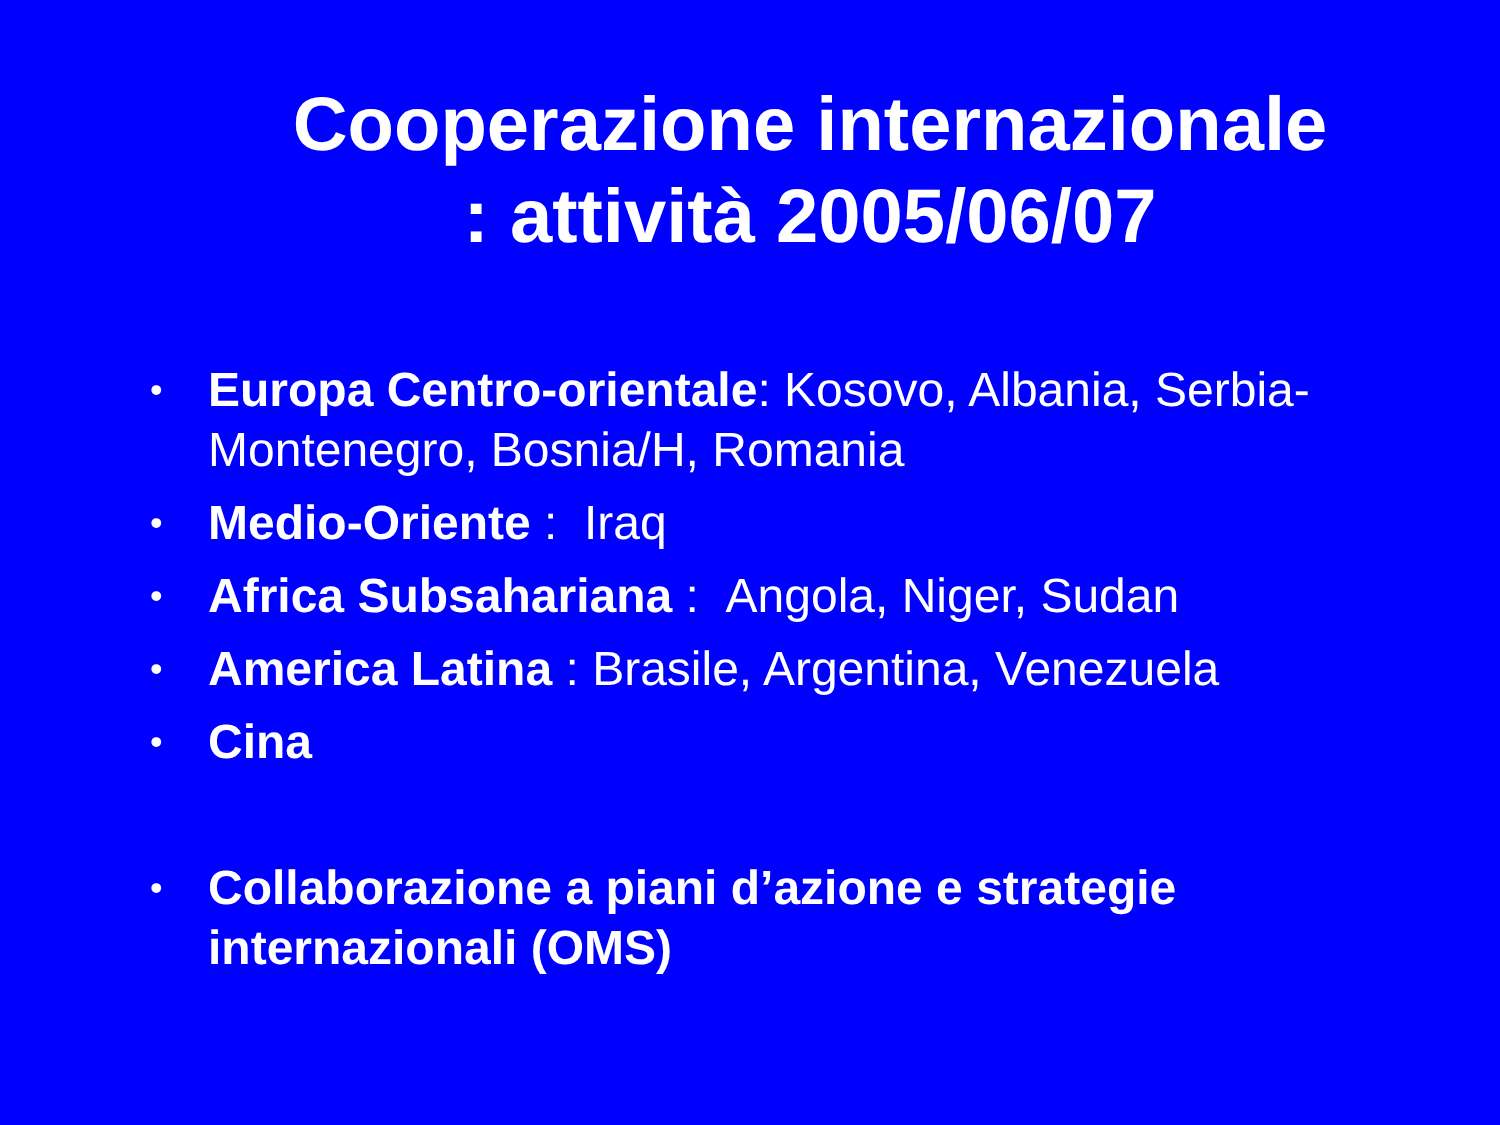Cooperazione internazionale : attività 2005/06/07
• Europa Centro-orientale: Kosovo, Albania, Serbia-Montenegro, Bosnia/H, Romania
• Medio-Oriente : Iraq
• Africa Subsahariana : Angola, Niger, Sudan
• America Latina : Brasile, Argentina, Venezuela
• Cina
• Collaborazione a piani d’azione e strategie internazionali (OMS)